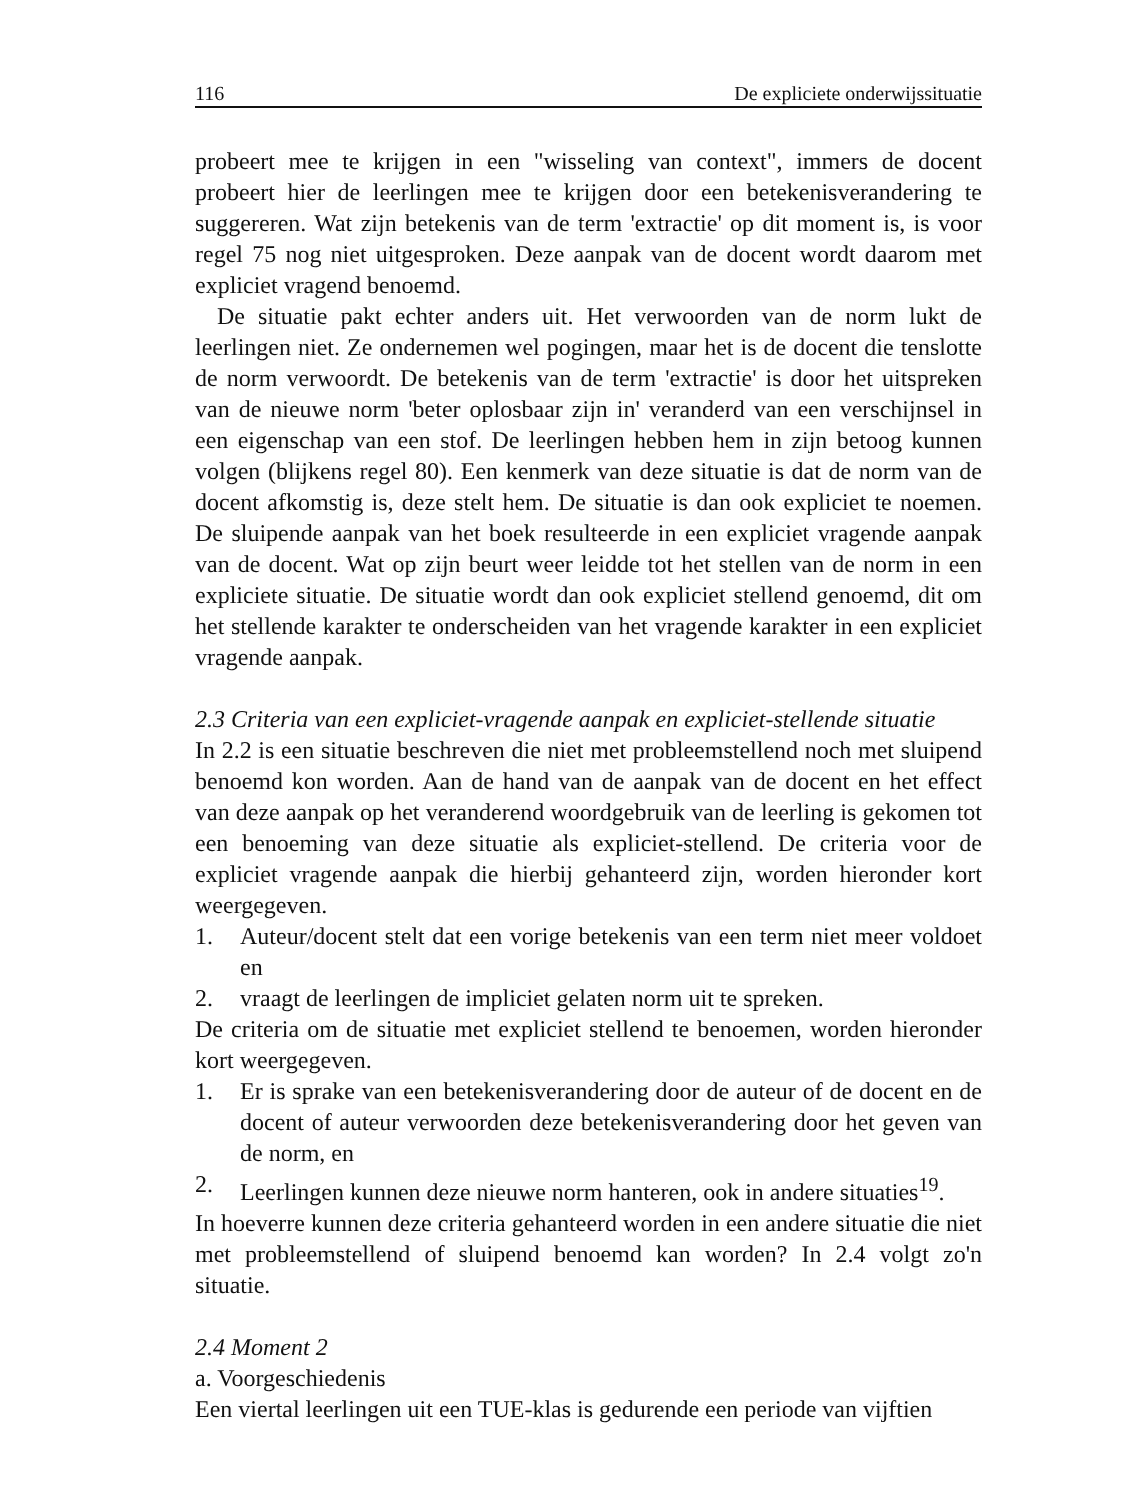116 De expliciete onderwijssituatie
probeert mee te krijgen in een "wisseling van context", immers de docent probeert hier de leerlingen mee te krijgen door een betekenisverandering te suggereren. Wat zijn betekenis van de term 'extractie' op dit moment is, is voor regel 75 nog niet uitgesproken. Deze aanpak van de docent wordt daarom met expliciet vragend benoemd.
De situatie pakt echter anders uit. Het verwoorden van de norm lukt de leerlingen niet. Ze ondernemen wel pogingen, maar het is de docent die tenslotte de norm verwoordt. De betekenis van de term 'extractie' is door het uitspreken van de nieuwe norm 'beter oplosbaar zijn in' veranderd van een verschijnsel in een eigenschap van een stof. De leerlingen hebben hem in zijn betoog kunnen volgen (blijkens regel 80). Een kenmerk van deze situatie is dat de norm van de docent afkomstig is, deze stelt hem. De situatie is dan ook expliciet te noemen. De sluipende aanpak van het boek resulteerde in een expliciet vragende aanpak van de docent. Wat op zijn beurt weer leidde tot het stellen van de norm in een expliciete situatie. De situatie wordt dan ook expliciet stellend genoemd, dit om het stellende karakter te onderscheiden van het vragende karakter in een expliciet vragende aanpak.
2.3 Criteria van een expliciet-vragende aanpak en expliciet-stellende situatie
In 2.2 is een situatie beschreven die niet met probleemstellend noch met sluipend benoemd kon worden. Aan de hand van de aanpak van de docent en het effect van deze aanpak op het veranderend woordgebruik van de leerling is gekomen tot een benoeming van deze situatie als expliciet-stellend. De criteria voor de expliciet vragende aanpak die hierbij gehanteerd zijn, worden hieronder kort weergegeven.
1. Auteur/docent stelt dat een vorige betekenis van een term niet meer voldoet en
2. vraagt de leerlingen de impliciet gelaten norm uit te spreken.
De criteria om de situatie met expliciet stellend te benoemen, worden hieronder kort weergegeven.
1. Er is sprake van een betekenisverandering door de auteur of de docent en de docent of auteur verwoorden deze betekenisverandering door het geven van de norm, en
2. Leerlingen kunnen deze nieuwe norm hanteren, ook in andere situaties<sup>19</sup>.
In hoeverre kunnen deze criteria gehanteerd worden in een andere situatie die niet met probleemstellend of sluipend benoemd kan worden? In 2.4 volgt zo'n situatie.
2.4 Moment 2
a. Voorgeschiedenis
Een viertal leerlingen uit een TUE-klas is gedurende een periode van vijftien